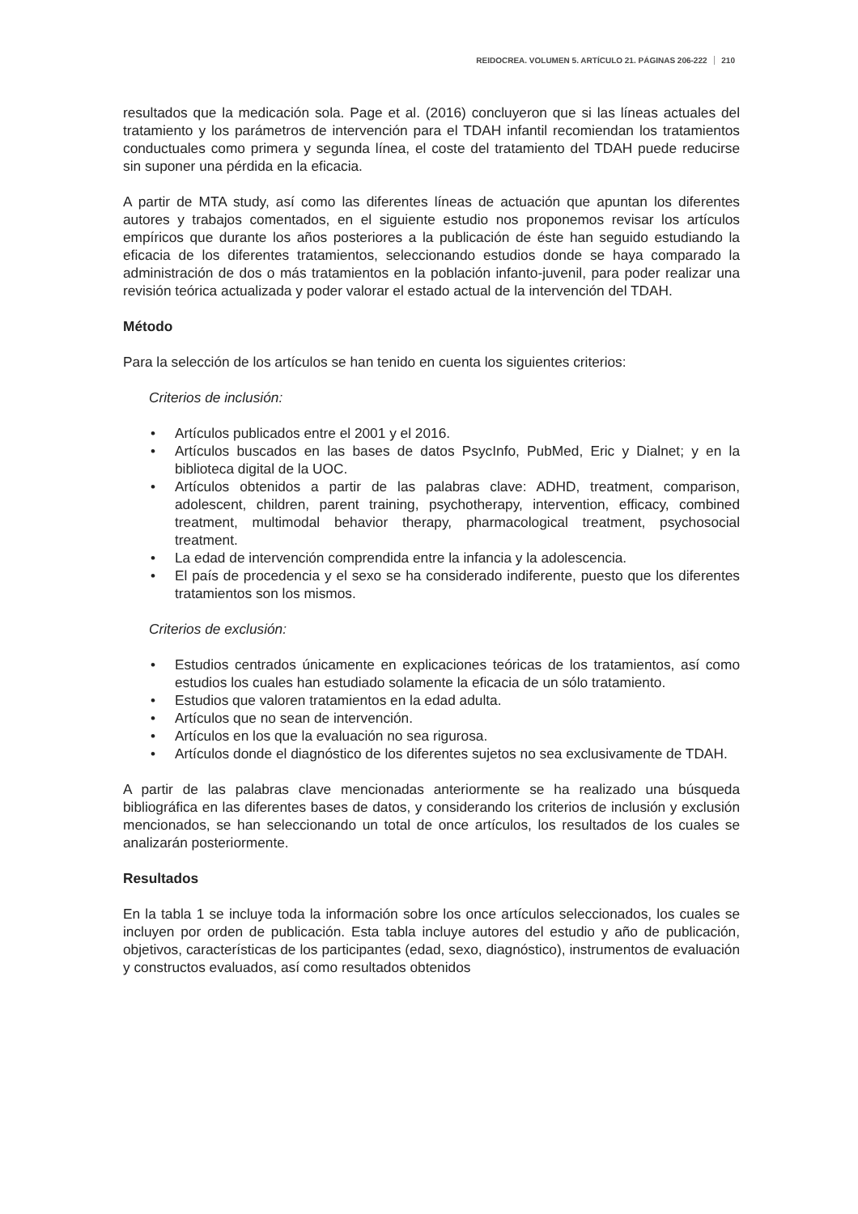REIDOCREA. VOLUMEN 5. ARTÍCULO 21. PÁGINAS 206-222 210
resultados que la medicación sola. Page et al. (2016) concluyeron que si las líneas actuales del tratamiento y los parámetros de intervención para el TDAH infantil recomiendan los tratamientos conductuales como primera y segunda línea, el coste del tratamiento del TDAH puede reducirse sin suponer una pérdida en la eficacia.
A partir de MTA study, así como las diferentes líneas de actuación que apuntan los diferentes autores y trabajos comentados, en el siguiente estudio nos proponemos revisar los artículos empíricos que durante los años posteriores a la publicación de éste han seguido estudiando la eficacia de los diferentes tratamientos, seleccionando estudios donde se haya comparado la administración de dos o más tratamientos en la población infanto-juvenil, para poder realizar una revisión teórica actualizada y poder valorar el estado actual de la intervención del TDAH.
Método
Para la selección de los artículos se han tenido en cuenta los siguientes criterios:
Criterios de inclusión:
• Artículos publicados entre el 2001 y el 2016.
• Artículos buscados en las bases de datos PsycInfo, PubMed, Eric y Dialnet; y en la biblioteca digital de la UOC.
• Artículos obtenidos a partir de las palabras clave: ADHD, treatment, comparison, adolescent, children, parent training, psychotherapy, intervention, efficacy, combined treatment, multimodal behavior therapy, pharmacological treatment, psychosocial treatment.
• La edad de intervención comprendida entre la infancia y la adolescencia.
• El país de procedencia y el sexo se ha considerado indiferente, puesto que los diferentes tratamientos son los mismos.
Criterios de exclusión:
• Estudios centrados únicamente en explicaciones teóricas de los tratamientos, así como estudios los cuales han estudiado solamente la eficacia de un sólo tratamiento.
• Estudios que valoren tratamientos en la edad adulta.
• Artículos que no sean de intervención.
• Artículos en los que la evaluación no sea rigurosa.
• Artículos donde el diagnóstico de los diferentes sujetos no sea exclusivamente de TDAH.
A partir de las palabras clave mencionadas anteriormente se ha realizado una búsqueda bibliográfica en las diferentes bases de datos, y considerando los criterios de inclusión y exclusión mencionados, se han seleccionando un total de once artículos, los resultados de los cuales se analizarán posteriormente.
Resultados
En la tabla 1 se incluye toda la información sobre los once artículos seleccionados, los cuales se incluyen por orden de publicación. Esta tabla incluye autores del estudio y año de publicación, objetivos, características de los participantes (edad, sexo, diagnóstico), instrumentos de evaluación y constructos evaluados, así como resultados obtenidos